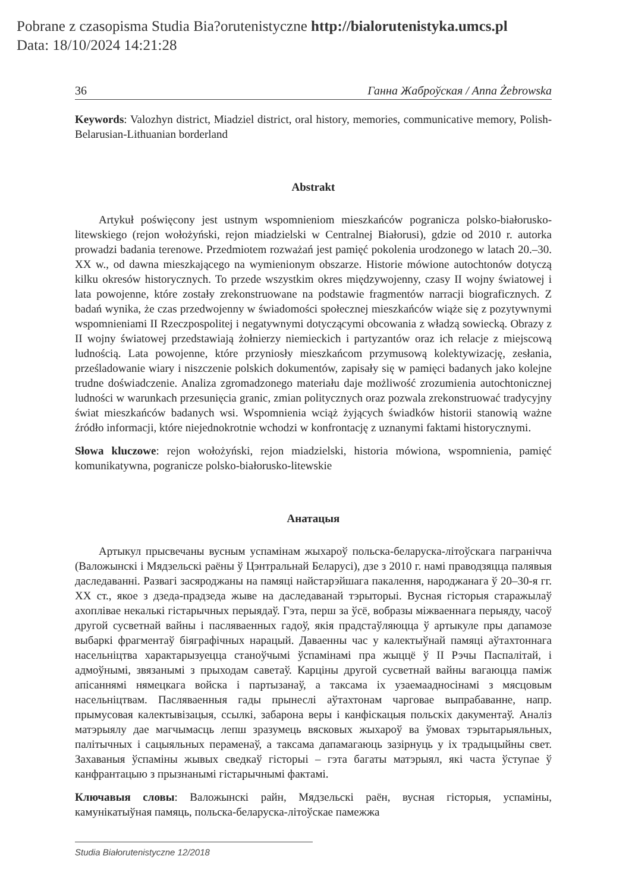Pobrane z czasopisma Studia Bia?orutenistyczne http://bialorutenistyka.umcs.pl
Data: 18/10/2024 14:21:28
36 Ганна Жаброўская / Anna Żebrowska
Keywords: Valozhyn district, Miadziel district, oral history, memories, communicative memory, Polish-Belarusian-Lithuanian borderland
Abstrakt
Artykuł poświęcony jest ustnym wspomnieniom mieszkańców pogranicza polsko-białorusko-litewskiego (rejon wołożyński, rejon miadzielski w Centralnej Białorusi), gdzie od 2010 r. autorka prowadzi badania terenowe. Przedmiotem rozważań jest pamięć pokolenia urodzonego w latach 20.–30. XX w., od dawna mieszkającego na wymienionym obszarze. Historie mówione autochtonów dotyczą kilku okresów historycznych. To przede wszystkim okres międzywojenny, czasy II wojny światowej i lata powojenne, które zostały zrekonstruowane na podstawie fragmentów narracji biograficznych. Z badań wynika, że czas przedwojenny w świadomości społecznej mieszkańców wiąże się z pozytywnymi wspomnieniami II Rzeczpospolitej i negatywnymi dotyczącymi obcowania z władzą sowiecką. Obrazy z II wojny światowej przedstawiają żołnierzy niemieckich i partyzantów oraz ich relacje z miejscową ludnością. Lata powojenne, które przyniosły mieszkańcom przymusową kolektywizację, zesłania, prześladowanie wiary i niszczenie polskich dokumentów, zapisały się w pamięci badanych jako kolejne trudne doświadczenie. Analiza zgromadzonego materiału daje możliwość zrozumienia autochtonicznej ludności w warunkach przesunięcia granic, zmian politycznych oraz pozwala zrekonstruować tradycyjny świat mieszkańców badanych wsi. Wspomnienia wciąż żyjących świadków historii stanowią ważne źródło informacji, które niejednokrotnie wchodzi w konfrontację z uznanymi faktami historycznymi.
Słowa kluczowe: rejon wołożyński, rejon miadzielski, historia mówiona, wspomnienia, pamięć komunikatywna, pogranicze polsko-białorusko-litewskie
Анатацыя
Артыкул прысвечаны вусным успамінам жыхароў польска-беларуска-літоўскага пагранiчча (Валожынскі і Мядзельскі раёны ў Цэнтральнай Беларусі), дзе з 2010 г. намі праводзяцца палявыя даследаванні. Развагі засяроджаны на памяці найстарэйшага пакалення, народжанага ў 20–30-я гг. XX ст., якое з дзеда-прадзеда жыве на даследаванай тэрыторыі. Вусная гісторыя старажылаў ахоплівае некалькі гістарычных перыядаў. Гэта, перш за ўсё, вобразы міжваеннага перыяду, часоў другой сусветнай вайны і пасляваенных гадоў, якія прадстаўляюцца ў артыкуле пры дапамозе выбаркі фрагментаў біяграфічных нарацый. Даваенны час у калектыўнай памяці аўтахтоннага насельніцтва характарызуецца станоўчымі ўспамінамі пра жыццё ў II Рэчы Паспалітай, і адмоўнымі, звязанымі з прыходам саветаў. Карціны другой сусветнай вайны вагаюцца паміж апісаннямі нямецкага войска і партызанаў, а таксама іх узаемаадносінамі з мясцовым насельніцтвам. Пасляваенныя гады прынеслі аўтахтонам чарговае выпрабаванне, напр. прымусовая калектывізацыя, ссылкі, забарона веры і канфіскацыя польскіх дакументаў. Аналіз матэрыялу дае магчымасць лепш зразумець вясковых жыхароў ва ўмовах тэрытарыяльных, палітычных і сацыяльных пераменаў, а таксама дапамагаюць зазірнуць у іх традыцыйны свет. Захаваныя ўспаміны жывых сведкаў гісторыі – гэта багаты матэрыял, які часта ўступае ў канфрантацыю з прызнанымі гістарычнымі фактамі.
Ключавыя словы: Валожынскі райн, Мядзельскі раён, вусная гісторыя, успаміны, камунікатыўная памяць, польска-беларуска-літоўскае памежжа
Studia Białorutenistyczne 12/2018